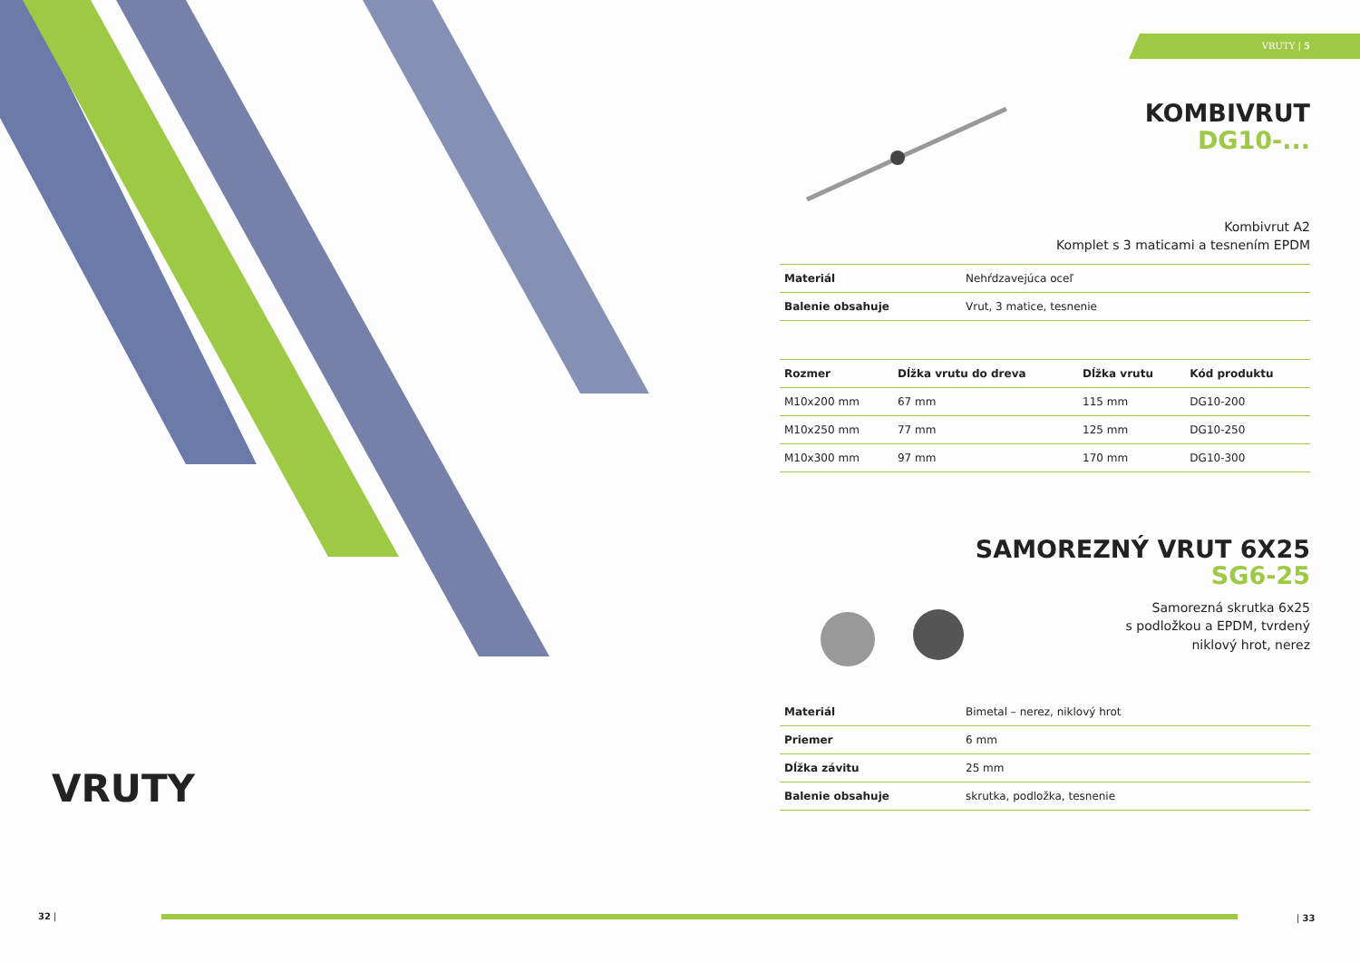VRUTY
32 |
VRUTY | 5
KOMBIVRUT
DG10-...
Kombivrut A2
Komplet s 3 maticami a tesnením EPDM
| Materiál | Nehŕdzavejúca oceľ |
| Balenie obsahuje | Vrut, 3 matice, tesnenie |
| Rozmer | Dĺžka vrutu do dreva | Dĺžka vrutu | Kód produktu |
| --- | --- | --- | --- |
| M10x200 mm | 67 mm | 115 mm | DG10-200 |
| M10x250 mm | 77 mm | 125 mm | DG10-250 |
| M10x300 mm | 97 mm | 170 mm | DG10-300 |
SAMOREZNÝ VRUT 6X25
SG6-25
Samorezná skrutka 6x25
s podložkou a EPDM, tvrdený
niklový hrot, nerez
| Materiál | Bimetal – nerez, niklový hrot |
| Priemer | 6 mm |
| Dĺžka závitu | 25 mm |
| Balenie obsahuje | skrutka, podložka, tesnenie |
| 33